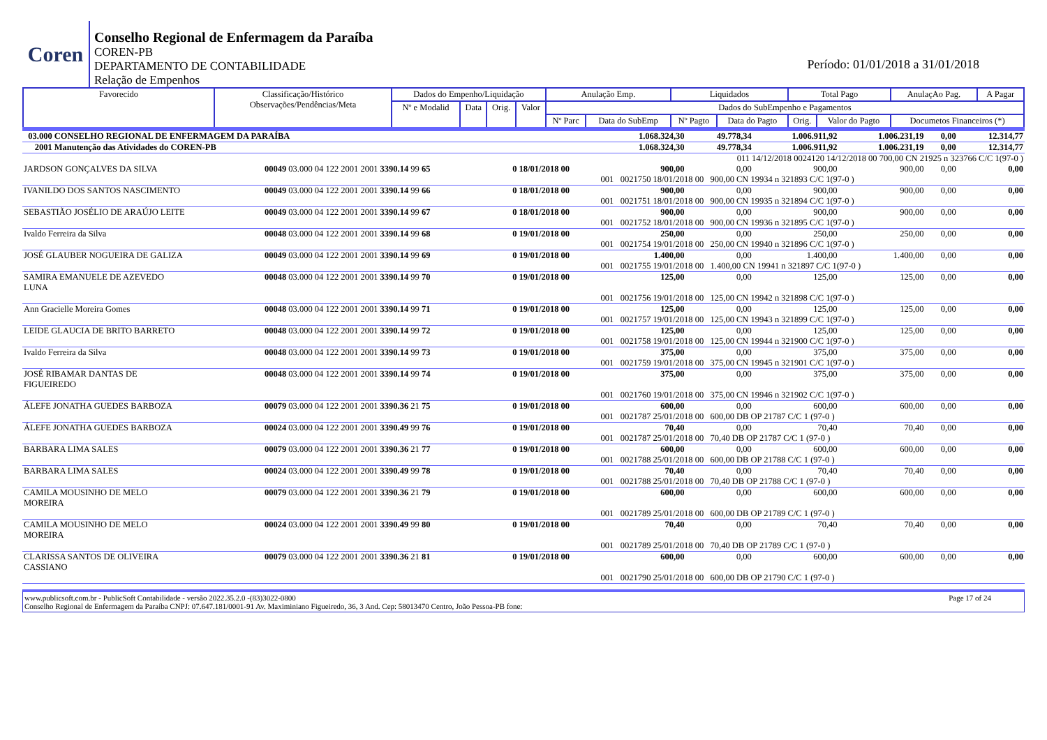Coren
Conselho Regional de Enfermagem da Paraíba
COREN-PB
DEPARTAMENTO DE CONTABILIDADE
Relação de Empenhos
Período: 01/01/2018 a 31/01/2018
| Favorecido | Classificação/Histórico Observações/Pendências/Meta | Dados do Empenho/Liquidação | | | | Anulação Emp. | | Liquidados | | Total Pago | | AnulaçAo Pag. | A Pagar |
| --- | --- | --- | --- | --- | --- | --- | --- | --- | --- | --- | --- | --- | --- |
| | | Nº e Modalid | Data | Orig. | Valor | Dados do SubEmpenho e Pagamentos | | | | | | | |
| | | | | | | Nº Parc | Data do SubEmp | Nº Pagto | Data do Pagto | Orig. | Valor do Pagto | Documetos Financeiros (*) | |
| 03.000 CONSELHO REGIONAL DE ENFERMAGEM DA PARAÍBA | | | 1.068.324,30 | 49.778,34 | 1.006.911,92 | 1.006.231,19 | 0,00 | 12.314,77 |
| 2001 Manutenção das Atividades do COREN-PB | | | 1.068.324,30 | 49.778,34 | 1.006.911,92 | 1.006.231,19 | 0,00 | 12.314,77 |
| | | | 011 14/12/2018 0024120 14/12/2018 00 700,00 CN 21925 n 323766 C/C 1(97-0 ) | | | | | |
| JARDSON GONÇALVES DA SILVA | 00049 03.000 04 122 2001 2001 3390.14 99 65 | 0 18/01/2018 00 | 900,00 | 0,00 | 900,00 | 900,00 | 0,00 | 0,00 |
| | | | 001 0021750 18/01/2018 00 900,00 CN 19934 n 321893 C/C 1(97-0 ) | | | | | |
| IVANILDO DOS SANTOS NASCIMENTO | 00049 03.000 04 122 2001 2001 3390.14 99 66 | 0 18/01/2018 00 | 900,00 | 0,00 | 900,00 | 900,00 | 0,00 | 0,00 |
| | | | 001 0021751 18/01/2018 00 900,00 CN 19935 n 321894 C/C 1(97-0 ) | | | | | |
| SEBASTIÃO JOSÉLIO DE ARAÚJO LEITE | 00049 03.000 04 122 2001 2001 3390.14 99 67 | 0 18/01/2018 00 | 900,00 | 0,00 | 900,00 | 900,00 | 0,00 | 0,00 |
| | | | 001 0021752 18/01/2018 00 900,00 CN 19936 n 321895 C/C 1(97-0 ) | | | | | |
| Ivaldo Ferreira da Silva | 00048 03.000 04 122 2001 2001 3390.14 99 68 | 0 19/01/2018 00 | 250,00 | 0,00 | 250,00 | 250,00 | 0,00 | 0,00 |
| | | | 001 0021754 19/01/2018 00 250,00 CN 19940 n 321896 C/C 1(97-0 ) | | | | | |
| JOSÉ GLAUBER NOGUEIRA DE GALIZA | 00049 03.000 04 122 2001 2001 3390.14 99 69 | 0 19/01/2018 00 | 1.400,00 | 0,00 | 1.400,00 | 1.400,00 | 0,00 | 0,00 |
| | | | 001 0021755 19/01/2018 00 1.400,00 CN 19941 n 321897 C/C 1(97-0 ) | | | | | |
| SAMIRA EMANUELE DE AZEVEDO LUNA | 00048 03.000 04 122 2001 2001 3390.14 99 70 | 0 19/01/2018 00 | 125,00 | 0,00 | 125,00 | 125,00 | 0,00 | 0,00 |
| | | | 001 0021756 19/01/2018 00 125,00 CN 19942 n 321898 C/C 1(97-0 ) | | | | | |
| Ann Gracielle Moreira Gomes | 00048 03.000 04 122 2001 2001 3390.14 99 71 | 0 19/01/2018 00 | 125,00 | 0,00 | 125,00 | 125,00 | 0,00 | 0,00 |
| | | | 001 0021757 19/01/2018 00 125,00 CN 19943 n 321899 C/C 1(97-0 ) | | | | | |
| LEIDE GLAUCIA DE BRITO BARRETO | 00048 03.000 04 122 2001 2001 3390.14 99 72 | 0 19/01/2018 00 | 125,00 | 0,00 | 125,00 | 125,00 | 0,00 | 0,00 |
| | | | 001 0021758 19/01/2018 00 125,00 CN 19944 n 321900 C/C 1(97-0 ) | | | | | |
| Ivaldo Ferreira da Silva | 00048 03.000 04 122 2001 2001 3390.14 99 73 | 0 19/01/2018 00 | 375,00 | 0,00 | 375,00 | 375,00 | 0,00 | 0,00 |
| | | | 001 0021759 19/01/2018 00 375,00 CN 19945 n 321901 C/C 1(97-0 ) | | | | | |
| JOSÉ RIBAMAR DANTAS DE FIGUEIREDO | 00048 03.000 04 122 2001 2001 3390.14 99 74 | 0 19/01/2018 00 | 375,00 | 0,00 | 375,00 | 375,00 | 0,00 | 0,00 |
| | | | 001 0021760 19/01/2018 00 375,00 CN 19946 n 321902 C/C 1(97-0 ) | | | | | |
| ÁLEFE JONATHA GUEDES BARBOZA | 00079 03.000 04 122 2001 2001 3390.36 21 75 | 0 19/01/2018 00 | 600,00 | 0,00 | 600,00 | 600,00 | 0,00 | 0,00 |
| | | | 001 0021787 25/01/2018 00 600,00 DB OP 21787 C/C 1 (97-0 ) | | | | | |
| ÁLEFE JONATHA GUEDES BARBOZA | 00024 03.000 04 122 2001 2001 3390.49 99 76 | 0 19/01/2018 00 | 70,40 | 0,00 | 70,40 | 70,40 | 0,00 | 0,00 |
| | | | 001 0021787 25/01/2018 00 70,40 DB OP 21787 C/C 1 (97-0 ) | | | | | |
| BARBARA LIMA SALES | 00079 03.000 04 122 2001 2001 3390.36 21 77 | 0 19/01/2018 00 | 600,00 | 0,00 | 600,00 | 600,00 | 0,00 | 0,00 |
| | | | 001 0021788 25/01/2018 00 600,00 DB OP 21788 C/C 1 (97-0 ) | | | | | |
| BARBARA LIMA SALES | 00024 03.000 04 122 2001 2001 3390.49 99 78 | 0 19/01/2018 00 | 70,40 | 0,00 | 70,40 | 70,40 | 0,00 | 0,00 |
| | | | 001 0021788 25/01/2018 00 70,40 DB OP 21788 C/C 1 (97-0 ) | | | | | |
| CAMILA MOUSINHO DE MELO MOREIRA | 00079 03.000 04 122 2001 2001 3390.36 21 79 | 0 19/01/2018 00 | 600,00 | 0,00 | 600,00 | 600,00 | 0,00 | 0,00 |
| | | | 001 0021789 25/01/2018 00 600,00 DB OP 21789 C/C 1 (97-0 ) | | | | | |
| CAMILA MOUSINHO DE MELO MOREIRA | 00024 03.000 04 122 2001 2001 3390.49 99 80 | 0 19/01/2018 00 | 70,40 | 0,00 | 70,40 | 70,40 | 0,00 | 0,00 |
| | | | 001 0021789 25/01/2018 00 70,40 DB OP 21789 C/C 1 (97-0 ) | | | | | |
| CLARISSA SANTOS DE OLIVEIRA CASSIANO | 00079 03.000 04 122 2001 2001 3390.36 21 81 | 0 19/01/2018 00 | 600,00 | 0,00 | 600,00 | 600,00 | 0,00 | 0,00 |
| | | | 001 0021790 25/01/2018 00 600,00 DB OP 21790 C/C 1 (97-0 ) | | | | | |
www.publicsoft.com.br - PublicSoft Contabilidade - versão 2022.35.2.0 -(83)3022-0800 Page 17 of 24
Conselho Regional de Enfermagem da Paraíba CNPJ: 07.647.181/0001-91 Av. Maximiniano Figueiredo, 36, 3 And. Cep: 58013470 Centro, João Pessoa-PB fone: